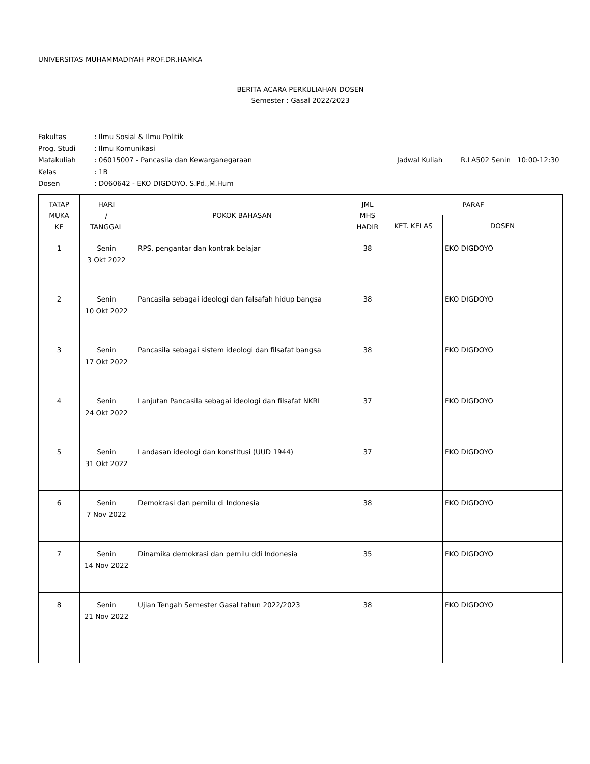UNIVERSITAS MUHAMMADIYAH PROF.DR.HAMKA
BERITA ACARA PERKULIAHAN DOSEN
Semester : Gasal 2022/2023
| Fakultas | : Ilmu Sosial & Ilmu Politik | | |
| Prog. Studi | : Ilmu Komunikasi | | |
| Matakuliah | : 06015007 - Pancasila dan Kewarganegaraan | Jadwal Kuliah | R.LA502 Senin 10:00-12:30 |
| Kelas | : 1B | | |
| Dosen | : D060642 - EKO DIGDOYO, S.Pd.,M.Hum | | |
| TATAP MUKA KE | HARI / TANGGAL | POKOK BAHASAN | JML MHS HADIR | PARAF | |
| --- | --- | --- | --- | --- | --- |
| | | | | KET. KELAS | DOSEN |
| 1 | Senin 3 Okt 2022 | RPS, pengantar dan kontrak belajar | 38 | | EKO DIGDOYO |
| 2 | Senin 10 Okt 2022 | Pancasila sebagai ideologi dan falsafah hidup bangsa | 38 | | EKO DIGDOYO |
| 3 | Senin 17 Okt 2022 | Pancasila sebagai sistem ideologi dan filsafat bangsa | 38 | | EKO DIGDOYO |
| 4 | Senin 24 Okt 2022 | Lanjutan Pancasila sebagai ideologi dan filsafat NKRI | 37 | | EKO DIGDOYO |
| 5 | Senin 31 Okt 2022 | Landasan ideologi dan konstitusi (UUD 1944) | 37 | | EKO DIGDOYO |
| 6 | Senin 7 Nov 2022 | Demokrasi dan pemilu di Indonesia | 38 | | EKO DIGDOYO |
| 7 | Senin 14 Nov 2022 | Dinamika demokrasi dan pemilu ddi Indonesia | 35 | | EKO DIGDOYO |
| 8 | Senin 21 Nov 2022 | Ujian Tengah Semester Gasal tahun 2022/2023 | 38 | | EKO DIGDOYO |